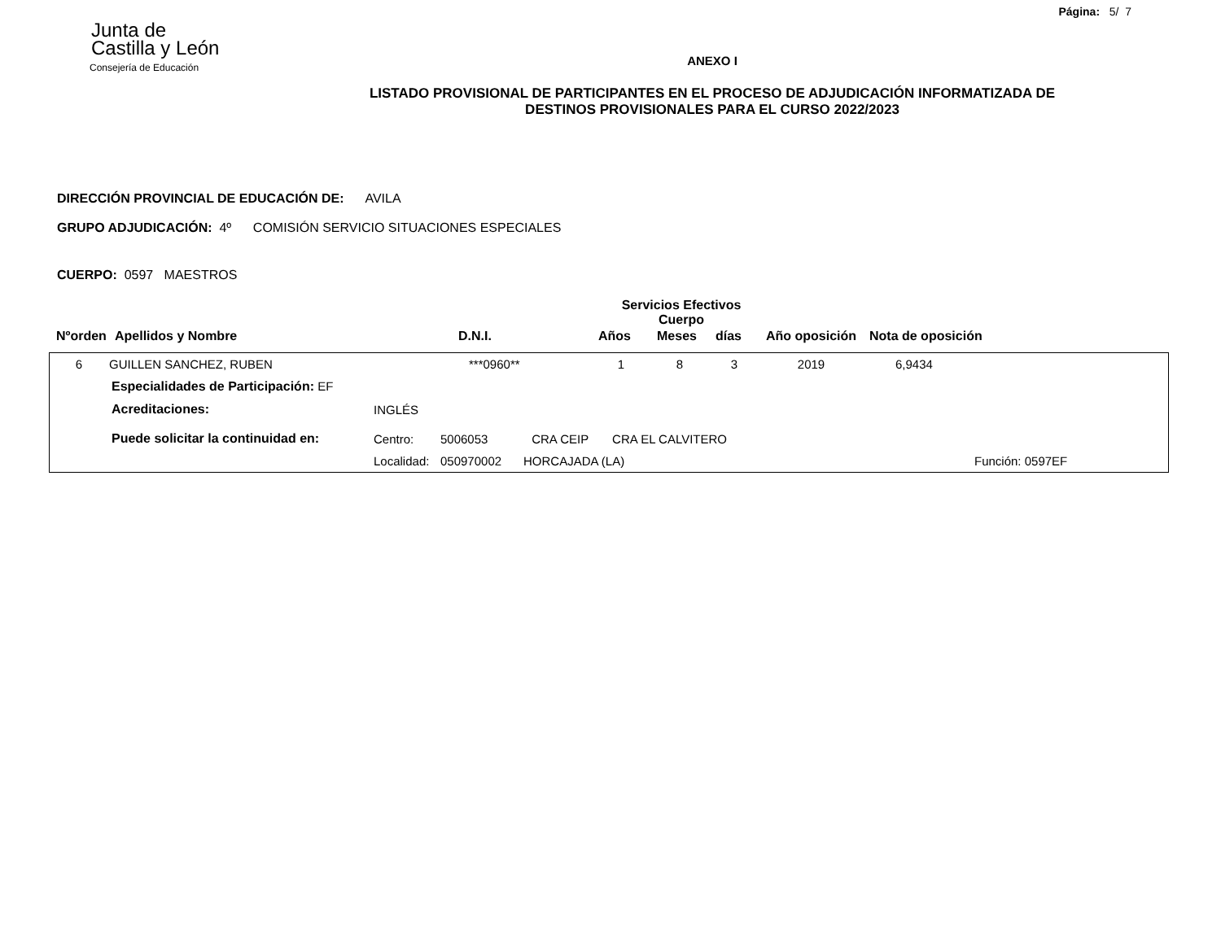Página: 5/ 7
Junta de
Castilla y León
Consejería de Educación
ANEXO I
LISTADO PROVISIONAL DE PARTICIPANTES EN EL PROCESO DE ADJUDICACIÓN INFORMATIZADA DE
DESTINOS PROVISIONALES PARA EL CURSO 2022/2023
DIRECCIÓN PROVINCIAL DE EDUCACIÓN DE: AVILA
GRUPO ADJUDICACIÓN: 4º COMISIÓN SERVICIO SITUACIONES ESPECIALES
CUERPO: 0597 MAESTROS
| | | | Servicios Efectivos Cuerpo | | | | |
| Nºorden | Apellidos y Nombre | D.N.I. | Años | Meses | días | Año oposición | Nota de oposición |
| 6 | GUILLEN SANCHEZ, RUBEN | ***0960** | 1 | 8 | 3 | 2019 | 6,9434 |
| Especialidades de Participación: EF | | | | | |
| Acreditaciones: | INGLÉS | | | | |
| Puede solicitar la continuidad en: | Centro: | 5006053 | CRA CEIP CRA EL CALVITERO | | |
| | Localidad: | 050970002 | HORCAJADA (LA) | | Función: 0597EF |